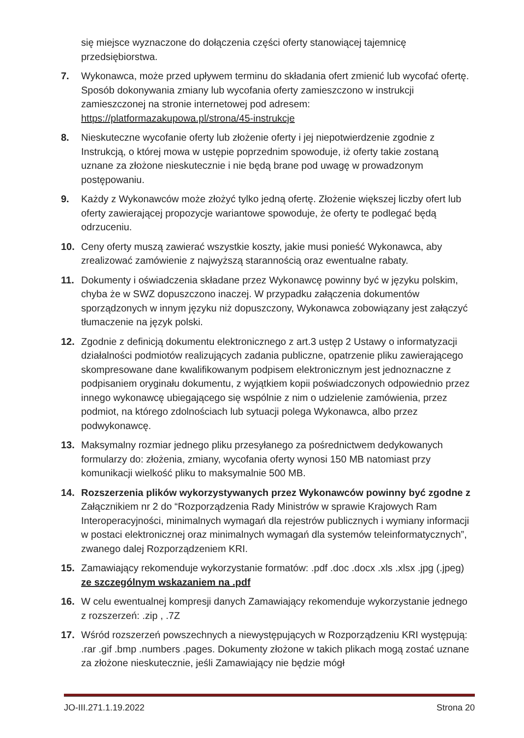się miejsce wyznaczone do dołączenia części oferty stanowiącej tajemnicę przedsiębiorstwa.
7. Wykonawca, może przed upływem terminu do składania ofert zmienić lub wycofać ofertę. Sposób dokonywania zmiany lub wycofania oferty zamieszczono w instrukcji zamieszczonej na stronie internetowej pod adresem: https://platformazakupowa.pl/strona/45-instrukcje
8. Nieskuteczne wycofanie oferty lub złożenie oferty i jej niepotwierdzenie zgodnie z Instrukcją, o której mowa w ustępie poprzednim spowoduje, iż oferty takie zostaną uznane za złożone nieskutecznie i nie będą brane pod uwagę w prowadzonym postępowaniu.
9. Każdy z Wykonawców może złożyć tylko jedną ofertę. Złożenie większej liczby ofert lub oferty zawierającej propozycje wariantowe spowoduje, że oferty te podlegać będą odrzuceniu.
10. Ceny oferty muszą zawierać wszystkie koszty, jakie musi ponieść Wykonawca, aby zrealizować zamówienie z najwyższą starannością oraz ewentualne rabaty.
11. Dokumenty i oświadczenia składane przez Wykonawcę powinny być w języku polskim, chyba że w SWZ dopuszczono inaczej. W przypadku załączenia dokumentów sporządzonych w innym języku niż dopuszczony, Wykonawca zobowiązany jest załączyć tłumaczenie na język polski.
12. Zgodnie z definicją dokumentu elektronicznego z art.3 ustęp 2 Ustawy o informatyzacji działalności podmiotów realizujących zadania publiczne, opatrzenie pliku zawierającego skompresowane dane kwalifikowanym podpisem elektronicznym jest jednoznaczne z podpisaniem oryginału dokumentu, z wyjątkiem kopii poświadczonych odpowiednio przez innego wykonawcę ubiegającego się wspólnie z nim o udzielenie zamówienia, przez podmiot, na którego zdolnościach lub sytuacji polega Wykonawca, albo przez podwykonawcę.
13. Maksymalny rozmiar jednego pliku przesyłanego za pośrednictwem dedykowanych formularzy do: złożenia, zmiany, wycofania oferty wynosi 150 MB natomiast przy komunikacji wielkość pliku to maksymalnie 500 MB.
14. Rozszerzenia plików wykorzystywanych przez Wykonawców powinny być zgodne z Załącznikiem nr 2 do “Rozporządzenia Rady Ministrów w sprawie Krajowych Ram Interoperacyjności, minimalnych wymagań dla rejestrów publicznych i wymiany informacji w postaci elektronicznej oraz minimalnych wymagań dla systemów teleinformatycznych”, zwanego dalej Rozporządzeniem KRI.
15. Zamawiający rekomenduje wykorzystanie formatów: .pdf .doc .docx .xls .xlsx .jpg (.jpeg) ze szczególnym wskazaniem na .pdf
16. W celu ewentualnej kompresji danych Zamawiający rekomenduje wykorzystanie jednego z rozszerzeń: .zip , .7Z
17. Wśród rozszerzeń powszechnych a niewystępujących w Rozporządzeniu KRI występują: .rar .gif .bmp .numbers .pages. Dokumenty złożone w takich plikach mogą zostać uznane za złożone nieskutecznie, jeśli Zamawiający nie będzie mógł
JO-III.271.1.19.2022 Strona 20